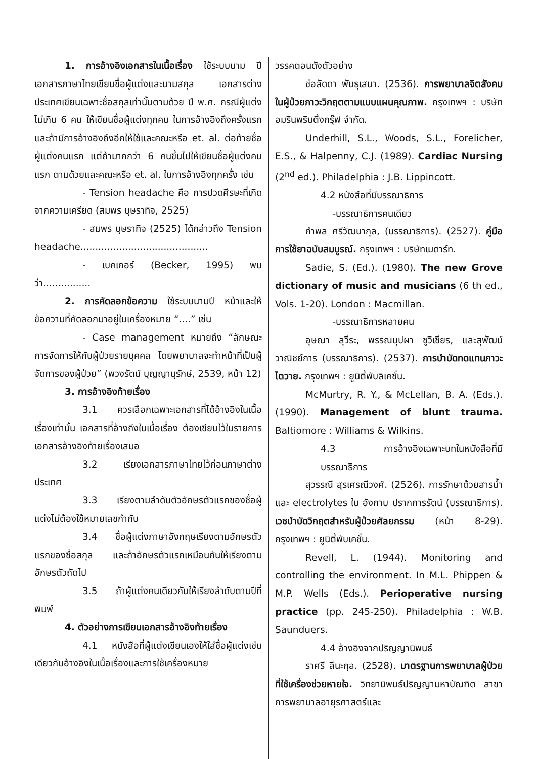1. การอ้างอิงเอกสารในเนื้อเรื่อง ใช้ระบบนาม ปี เอกสารภาษาไทยเขียนชื่อผู้แต่งและนามสกุล เอกสารต่างประเทศเขียนเฉพาะชื่อสกุลเท่านั้นตามด้วย ปี พ.ศ. กรณีผู้แต่งไม่เกิน 6 คน ให้เขียนชื่อผู้แต่งทุกคน ในการอ้างอิงถึงครั้งแรก และถ้ามีการอ้างอิงถึงอีกให้ใช้และคณะหรือ et. al. ต่อท้ายชื่อผู้แต่งคนแรก แต่ถ้ามากกว่า 6 คนขึ้นไปให้เขียนชื่อผู้แต่งคนแรก ตามด้วยและคณะหรือ et. al. ในการอ้างอิงทุกครั้ง เช่น
- Tension headache คือ การปวดศีรษะที่เกิดจากความเครียด (สมพร บุษราทิจ, 2525)
- สมพร บุษราทิจ (2525) ได้กล่าวถึง Tension headache...........................................
- เบคเกอร์ (Becker, 1995) พบว่า................
2. การคัดลอกข้อความ ใช้ระบบนามปี หน้าและให้ข้อความที่คัดลอกมาอยู่ในเครื่องหมาย “....” เช่น
- Case management หมายถึง “ลักษณะการจัดการให้กับผู้ป่วยรายบุคคล โดยพยาบาลจะทำหน้าที่เป็นผู้จัดการของผู้ป่วย” (พวงรัตน์ บุญญานุรักษ์, 2539, หน้า 12)
3. การอ้างอิงท้ายเรื่อง
3.1 ควรเลือกเฉพาะเอกสารที่ได้อ้างอิงในเนื้อเรื่องเท่านั้น เอกสารที่อ้างถึงในเนื้อเรื่อง ต้องเขียนไว้ในรายการเอกสารอ้างอิงท้ายเรื่องเสมอ
3.2 เรียงเอกสารภาษาไทยไว้ก่อนภาษาต่างประเทศ
3.3 เรียงตามลำดับตัวอักษรตัวแรกของชื่อผู้แต่งไม่ต้องใช้หมายเลขกำกับ
3.4 ชื่อผู้แต่งภาษาอังกฤษเรียงตามอักษรตัวแรกของชื่อสกุล และถ้าอักษรตัวแรกเหมือนกันให้เรียงตามอักษรตัวถัดไป
3.5 ถ้าผู้แต่งคนเดียวกันให้เรียงลำดับตามปีที่พิมพ์
4. ตัวอย่างการเขียนเอกสารอ้างอิงท้ายเรื่อง
4.1 หนังสือที่ผู้แต่งเขียนเองให้ใส่ชื่อผู้แต่งเช่นเดียวกับอ้างอิงในเนื้อเรื่องและการใช้เครื่องหมาย
วรรคตอนดังตัวอย่าง
ช่อลัดดา พันธุเสนา. (2536). การพยาบาลจิตสังคมในผู้ป่วยภาวะวิกฤตตามแบบแผนคุณภาพ. กรุงเทพฯ : บริษัทอมรินพรินติ้งกรุ๊ฟ จำกัด.
Underhill, S.L., Woods, S.L., Forelicher, E.S., & Halpenny, C.J. (1989). Cardiac Nursing (2<sup>nd</sup> ed.). Philadelphia : J.B. Lippincott.
4.2 หนังสือที่มีบรรณาธิการ
-บรรณาธิการคนเดียว
กำพล ศรีวัฒนากุล, (บรรณาธิการ). (2527). คู่มือการใช้ยาฉบับสมบูรณ์. กรุงเทพฯ : บริษัทเมดาร์ท.
Sadie, S. (Ed.). (1980). The new Grove dictionary of music and musicians (6 th ed., Vols. 1-20). London : Macmillan.
-บรรณาธิการหลายคน
อุษณา ลุวีระ, พรรณบุปผา ชูวิเชียร, และสุพัฒน์ วาณิชย์การ (บรรณาธิการ). (2537). การบำบัดทดแทนภาวะไตวาย. กรุงเทพฯ : ยูนิตี้พับลิเคชั่น.
McMurtry, R. Y., & McLellan, B. A. (Eds.). (1990). Management of blunt trauma. Baltiomore : Williams & Wilkins.
4.3 การอ้างอิงเฉพาะบทในหนังสือที่มีบรรณาธิการ
สุวรรณี สุรเศรณีวงศ์. (2526). การรักษาด้วยสารน้ำและ electrolytes ใน อังกาบ ปรากการรัตน์ (บรรณาธิการ). เวชบำบัดวิกฤตสำหรับผู้ป่วยศัลยกรรม (หน้า 8-29). กรุงเทพฯ : ยูนิตี้พับเคชั่น.
Revell, L. (1944). Monitoring and controlling the environment. In M.L. Phippen & M.P. Wells (Eds.). Perioperative nursing practice (pp. 245-250). Philadelphia : W.B. Saunduers.
4.4 อ้างอิงจากปริญญานิพนธ์
ราศรี ลีนะกุล. (2528). มาตรฐานการพยาบาลผู้ป่วยที่ใช้เครื่องช่วยหายใจ. วิทยานิพนธ์ปริญญามหาบัณฑิต สาขาการพยาบาลอายุรศาสตร์และ